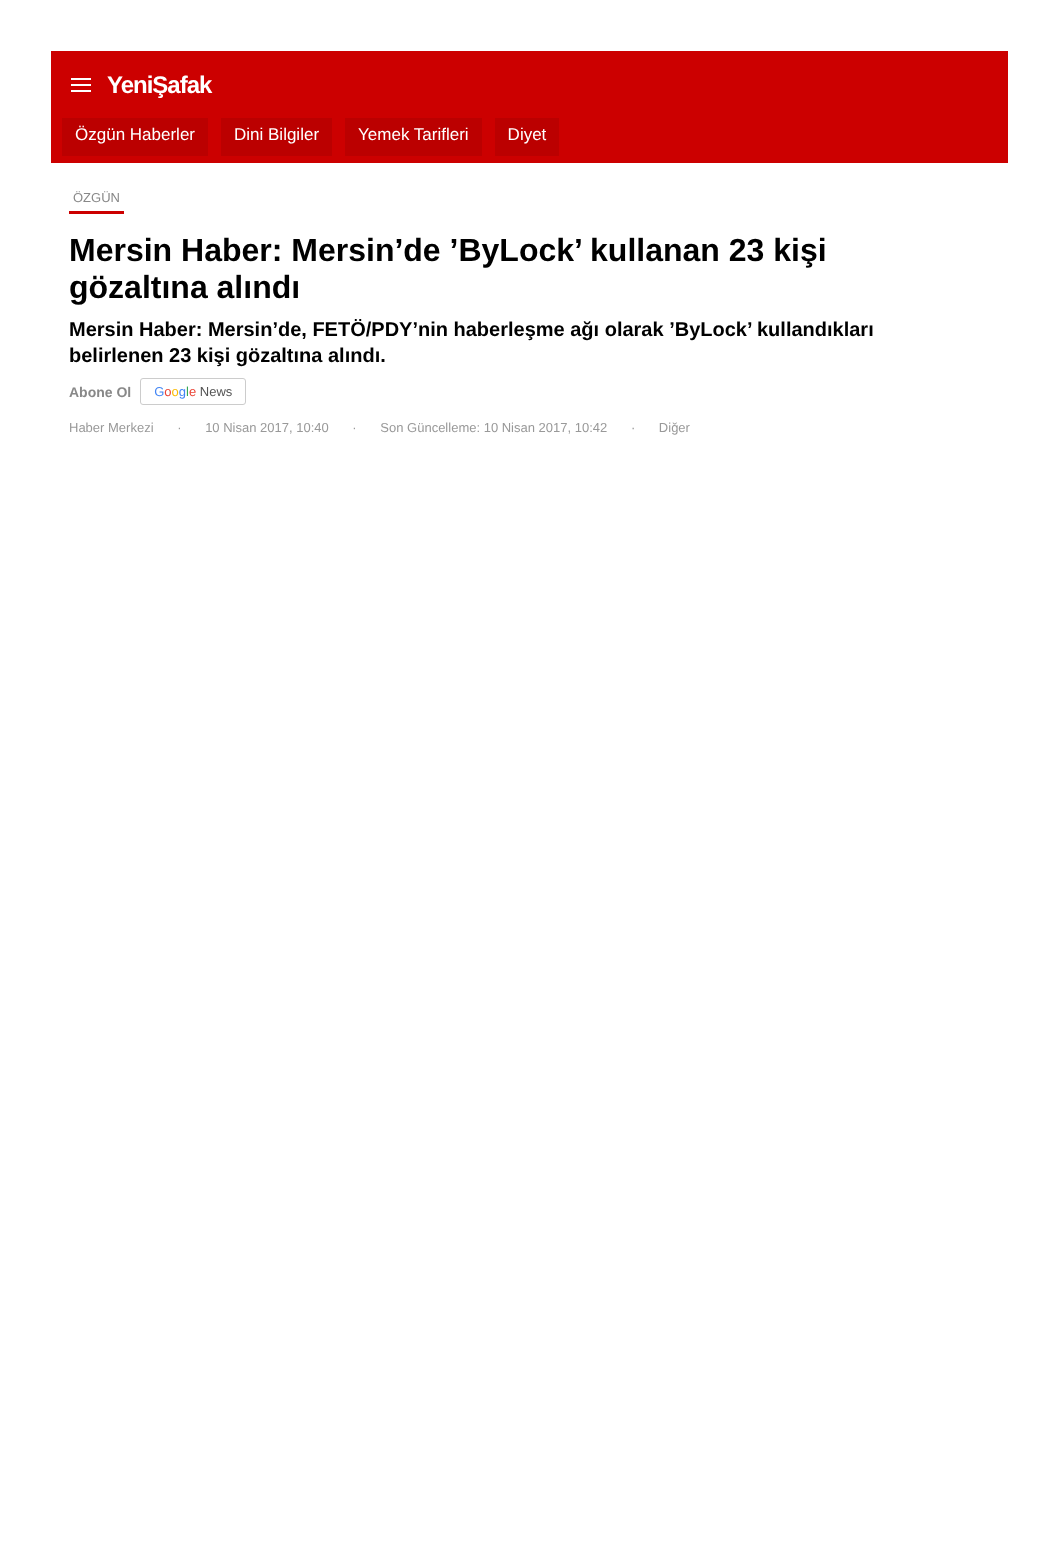YeniŞafak
Özgün Haberler Dini Bilgiler Yemek Tarifleri Diyet
ÖZGÜN
Mersin Haber: Mersin’de ’ByLock’ kullanan 23 kişi gözaltına alındı
Mersin Haber: Mersin’de, FETÖ/PDY’nin haberleşme ağı olarak ’ByLock’ kullandıkları belirlenen 23 kişi gözaltına alındı.
Abone Ol Google News
Haber Merkezi · 10 Nisan 2017, 10:40 · Son Güncelleme: 10 Nisan 2017, 10:42 · Diğer